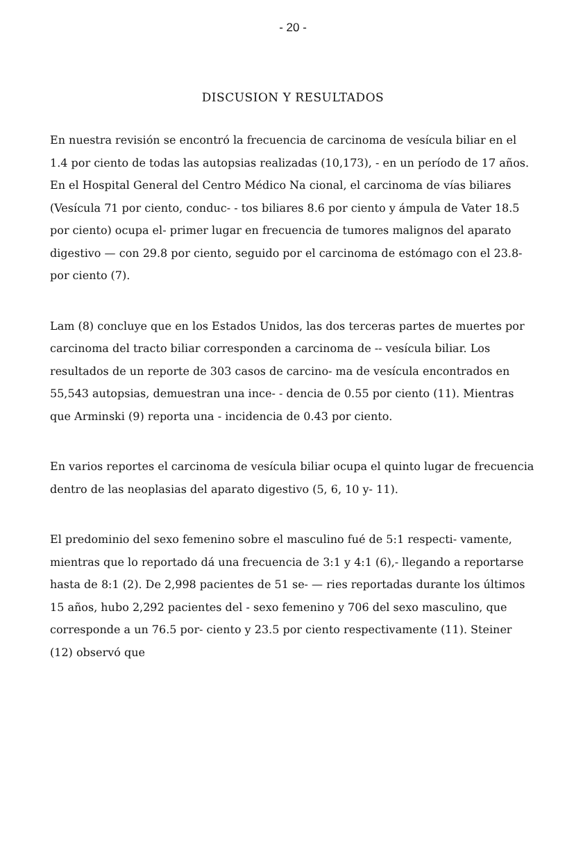- 20 -
DISCUSION Y RESULTADOS
En nuestra revisión se encontró la frecuencia de carcinoma de vesícula biliar en el 1.4 por ciento de todas las autopsias realizadas (10,173), - en un período de 17 años. En el Hospital General del Centro Médico Na cional, el carcinoma de vías biliares (Vesícula 71 por ciento, conduc- - tos biliares 8.6 por ciento y ámpula de Vater 18.5 por ciento) ocupa el- primer lugar en frecuencia de tumores malignos del aparato digestivo — con 29.8 por ciento, seguido por el carcinoma de estómago con el 23.8- por ciento (7).
Lam (8) concluye que en los Estados Unidos, las dos terceras partes de muertes por carcinoma del tracto biliar corresponden a carcinoma de -- vesícula biliar. Los resultados de un reporte de 303 casos de carcino- ma de vesícula encontrados en 55,543 autopsias, demuestran una ince- - dencia de 0.55 por ciento (11). Mientras que Arminski (9) reporta una - incidencia de 0.43 por ciento.
En varios reportes el carcinoma de vesícula biliar ocupa el quinto lugar de frecuencia dentro de las neoplasias del aparato digestivo (5, 6, 10 y- 11).
El predominio del sexo femenino sobre el masculino fué de 5:1 respecti- vamente, mientras que lo reportado dá una frecuencia de 3:1 y 4:1 (6),- llegando a reportarse hasta de 8:1 (2). De 2,998 pacientes de 51 se- — ries reportadas durante los últimos 15 años, hubo 2,292 pacientes del - sexo femenino y 706 del sexo masculino, que corresponde a un 76.5 por- ciento y 23.5 por ciento respectivamente (11). Steiner (12) observó que